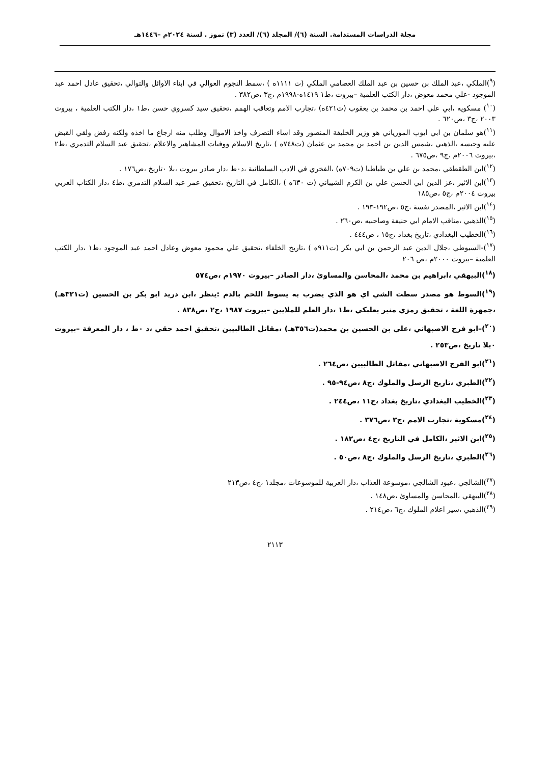مجلة الدراسات المستدامة. السنة (٦)/ المجلد (٦)/ العدد (٣) تموز . لسنة ٢٠٢٤م –١٤٤٦هـ
(<sup>٩</sup>)الملكي ،عبد الملك بن حسين بن عبد الملك العصامي الملكي (ت ١١١١ه ) ،سمط النجوم العوالي في ابناء الاوائل والتوالي ،تحقيق عادل احمد عبد الموجود -علي محمد معوض ،دار الكتب العلمية –بيروت ،ط١ ١٤١٩ه-١٩٩٨م ،ج٣ ،ص٣٨٢ .
(<sup>١٠</sup>) مسكويه ،ابي علي احمد بن محمد بن يعقوب (ت٤٢١ه) ،تجارب الامم وتعاقب الهمم ،تحقيق سيد كسروي حسن ،ط١ ،دار الكتب العلمية ، بيروت ٢٠٠٣ ،ج٣ ،ص٦٢٠ .
(<sup>١١</sup>)هو سلمان بن ابي ايوب المورياني هو وزير الخليفة المنصور وقد اساء التصرف واخذ الاموال وطلب منه ارجاع ما اخذه ولكنه رفض ولقي القبض عليه وحبسه ،الذهبي ،شمس الدين بن احمد بن محمد بن عثمان (ت٧٤٨ه ) ،تاريخ الاسلام ووفيات المشاهير والاعلام ،تحقيق عبد السلام التدمري ،ط٢ ،بيروت ٢٠٠٦م ،ج٩ ،ص٦٧٥ .
(<sup>١٢</sup>)ابن الطقطقي ،محمد بن علي بن طباطبا (ت٧٠٩ه) ،الفخري في الادب السلطانية ،د٠ط ،دار صادر بيروت ،بلا ٠تاريخ ،ص١٧٦ .
(<sup>١٣</sup>)ابن الاثير ،عز الدين ابي الحسن علي بن الكرم الشيباني (ت ٦٣٠ه ) ،الكامل في التاريخ ،تحقيق عمر عبد السلام التدمري ،ط٤ ،دار الكتاب العربي بيروت ٢٠٠٤م ،ج٥ ،ص١٨٥
(<sup>١٤</sup>)ابن الاثير ،المصدر نفسة ،ج٥ ،ص١٩٢-١٩٣ .
(<sup>١٥</sup>)الذهبي ،مناقب الامام ابي حنيفة وصاحبيه ،ص٢٦٠ .
(<sup>١٦</sup>)الخطيب البغدادي ،تاريخ بغداد ،ج١٥ ، ص٤٤٤ .
(<sup>١٧</sup>)-السيوطي ،جلال الدين عبد الرحمن بن ابي بكر (ت٩١١ه ) ،تاريخ الخلفاء ،تحقيق علي محمود معوض وعادل احمد عبد الموجود ،ط١ ،دار الكتب العلمية –بيروت ٢٠٠٠م ،ص ٢٠٦
(<sup>١٨</sup>)البيهقي ،ابراهيم بن محمد ،المحاسن والمساوئ ،دار الصادر –بيروت ١٩٧٠م ،ص٥٧٤
(<sup>١٩</sup>)السوط هو مصدر سطت الشي اي هو الذي يضرب به يسوط اللحم بالدم :ينظر ،ابن دريد ابو بكر بن الحسين (ت٣٢١هـ) ،جمهرة اللغة ، تحقيق رمزي منير بعلبكي ،ط١ ،دار العلم للملايين –بيروت ١٩٨٧ ،ج٢ ،ص٨٣٨ .
(<sup>٢٠</sup>)–ابو فرج الاصبهاني ،علي بن الحسين بن محمد(ت٣٥٦هـ) ،مقاتل الطالبيين ،تحقيق احمد حقي ،د ٠ط ، دار المعرفة –بيروت ٠بلا تاريخ ،ص٢٥٣ .
(<sup>٢١</sup>)ابو الفرج الاصبهاني ،مقاتل الطالبيين ،ص٢٦٤ .
(<sup>٢٢</sup>)الطبري ،تاريخ الرسل والملوك ،ج٨ ،ص٩٤-٩٥ .
(<sup>٢٣</sup>)الخطيب البغدادي ،تاريخ بغداد ،ج١١ ،ص٢٤٤ .
(<sup>٢٤</sup>)مسكوية ،تجارب الامم ،ج٣ ،ص٣٧٦ .
(<sup>٢٥</sup>)ابن الاثير ،الكامل في التاريخ ،ج٤ ،ص١٨٢ .
(<sup>٢٦</sup>)الطبري ،تاريخ الرسل والملوك ،ج٨ ،ص٥٠ .
(<sup>٢٧</sup>)الشالجي ،عبود الشالجي ،موسوعة العذاب ،دار العربية للموسوعات ،مجلد١ ،ج٤ ،ص٢١٣
(<sup>٢٨</sup>)البيهقي ،المحاسن والمساوئ ،ص١٤٨ .
(<sup>٢٩</sup>)الذهبي ،سير اعلام الملوك ،ج٦ ،ص٢١٤ .
٢١١٣